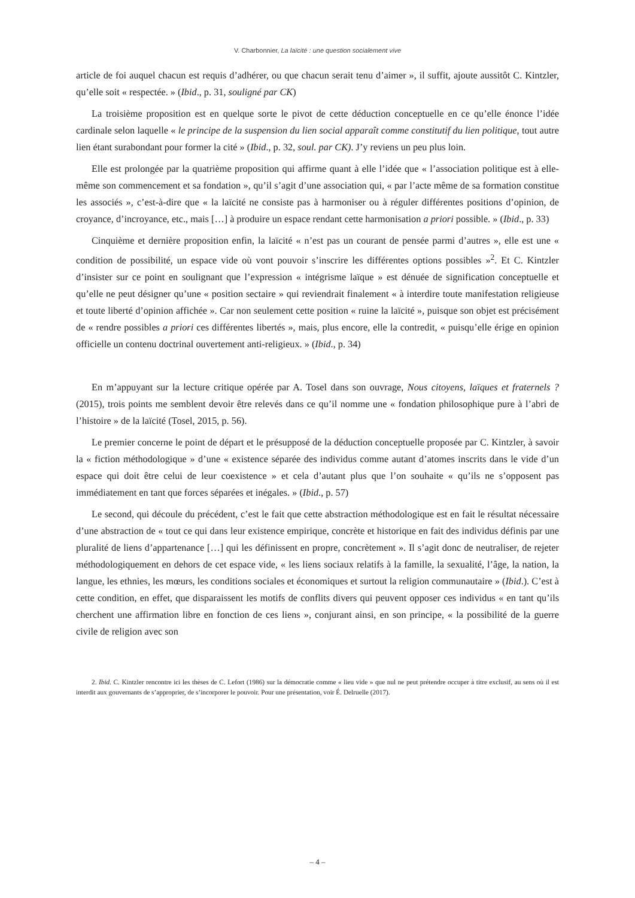V. Charbonnier, La laïcité : une question socialement vive
article de foi auquel chacun est requis d’adhérer, ou que chacun serait tenu d’aimer », il suffit, ajoute aussitôt C. Kintzler, qu’elle soit « respectée. » (Ibid., p. 31, souligné par CK)
La troisième proposition est en quelque sorte le pivot de cette déduction conceptuelle en ce qu’elle énonce l’idée cardinale selon laquelle « le principe de la suspension du lien social apparaît comme constitutif du lien politique, tout autre lien étant surabondant pour former la cité » (Ibid., p. 32, soul. par CK). J’y reviens un peu plus loin.
Elle est prolongée par la quatrième proposition qui affirme quant à elle l’idée que « l’association politique est à elle-même son commencement et sa fondation », qu’il s’agit d’une association qui, « par l’acte même de sa formation constitue les associés », c’est-à-dire que « la laïcité ne consiste pas à harmoniser ou à réguler différentes positions d’opinion, de croyance, d’incroyance, etc., mais […] à produire un espace rendant cette harmonisation a priori possible. » (Ibid., p. 33)
Cinquième et dernière proposition enfin, la laïcité « n’est pas un courant de pensée parmi d’autres », elle est une « condition de possibilité, un espace vide où vont pouvoir s’inscrire les différentes options possibles »<sup>2</sup>. Et C. Kintzler d’insister sur ce point en soulignant que l’expression « intégrisme laïque » est dénuée de signification conceptuelle et qu’elle ne peut désigner qu’une « position sectaire » qui reviendrait finalement « à interdire toute manifestation religieuse et toute liberté d’opinion affichée ». Car non seulement cette position « ruine la laïcité », puisque son objet est précisément de « rendre possibles a priori ces différentes libertés », mais, plus encore, elle la contredit, « puisqu’elle érige en opinion officielle un contenu doctrinal ouvertement anti-religieux. » (Ibid., p. 34)
En m’appuyant sur la lecture critique opérée par A. Tosel dans son ouvrage, Nous citoyens, laïques et fraternels ? (2015), trois points me semblent devoir être relevés dans ce qu’il nomme une « fondation philosophique pure à l’abri de l’histoire » de la laïcité (Tosel, 2015, p. 56).
Le premier concerne le point de départ et le présupposé de la déduction conceptuelle proposée par C. Kintzler, à savoir la « fiction méthodologique » d’une « existence séparée des individus comme autant d’atomes inscrits dans le vide d’un espace qui doit être celui de leur coexistence » et cela d’autant plus que l’on souhaite « qu’ils ne s’opposent pas immédiatement en tant que forces séparées et inégales. » (Ibid., p. 57)
Le second, qui découle du précédent, c’est le fait que cette abstraction méthodologique est en fait le résultat nécessaire d’une abstraction de « tout ce qui dans leur existence empirique, concrète et historique en fait des individus définis par une pluralité de liens d’appartenance […] qui les définissent en propre, concrètement ». Il s’agit donc de neutraliser, de rejeter méthodologiquement en dehors de cet espace vide, « les liens sociaux relatifs à la famille, la sexualité, l’âge, la nation, la langue, les ethnies, les mœurs, les conditions sociales et économiques et surtout la religion communautaire » (Ibid.). C’est à cette condition, en effet, que disparaissent les motifs de conflits divers qui peuvent opposer ces individus « en tant qu’ils cherchent une affirmation libre en fonction de ces liens », conjurant ainsi, en son principe, « la possibilité de la guerre civile de religion avec son
2. Ibid. C. Kintzler rencontre ici les thèses de C. Lefort (1986) sur la démocratie comme « lieu vide » que nul ne peut prétendre occuper à titre exclusif, au sens où il est interdit aux gouvernants de s’approprier, de s’incorporer le pouvoir. Pour une présentation, voir É. Delruelle (2017).
– 4 –